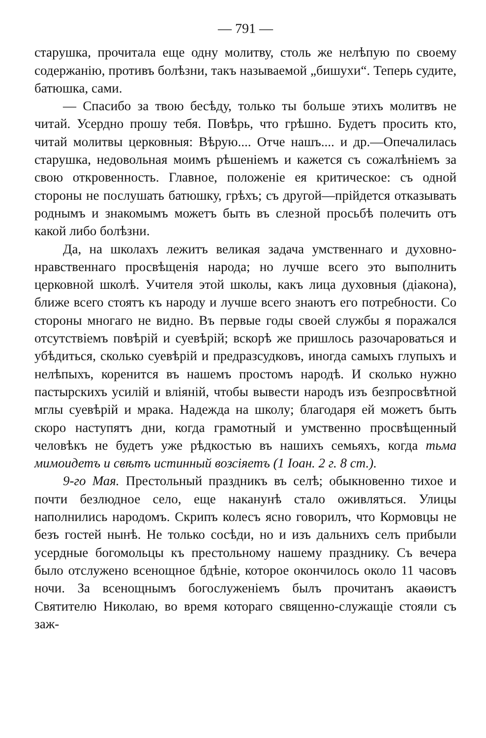— 791 —
старушка, прочитала еще одну молитву, столь же нелѣпую по своему содержанію, противъ болѣзни, такъ называемой „бишухи“. Теперь судите, батюшка, сами.
— Спасибо за твою бесѣду, только ты больше этихъ молитвъ не читай. Усердно прошу тебя. Повѣрь, что грѣшно. Будетъ просить кто, читай молитвы церковныя: Вѣрую.... Отче нашъ.... и др.—Опечалилась старушка, недовольная моимъ рѣшеніемъ и кажется съ сожалѣніемъ за свою откровенность. Главное, положеніе ея критическое: съ одной стороны не послушать батюшку, грѣхъ; съ другой—прійдется отказывать роднымъ и знакомымъ можетъ быть въ слезной просьбѣ полечить отъ какой либо болѣзни.
Да, на школахъ лежитъ великая задача умственнаго и духовно-нравственнаго просвѣщенія народа; но лучше всего это выполнить церковной школѣ. Учителя этой школы, какъ лица духовныя (діакона), ближе всего стоятъ къ народу и лучше всего знаютъ его потребности. Со стороны многаго не видно. Въ первые годы своей службы я поражался отсутствіемъ повѣрій и суевѣрій; вскорѣ же пришлось разочароваться и убѣдиться, сколько суевѣрій и предразсудковъ, иногда самыхъ глупыхъ и нелѣпыхъ, коренится въ нашемъ простомъ народѣ. И сколько нужно пастырскихъ усилій и вліяній, чтобы вывести народъ изъ безпросвѣтной мглы суевѣрій и мрака. Надежда на школу; благодаря ей можетъ быть скоро наступятъ дни, когда грамотный и умственно просвѣщенный человѣкъ не будетъ уже рѣдкостью въ нашихъ семьяхъ, когда тьма мимоидетъ и свѣтъ истинный возсіяетъ (1 Іоан. 2 г. 8 ст.).
9-го Мая. Престольный праздникъ въ селѣ; обыкновенно тихое и почти безлюдное село, еще наканунѣ стало оживляться. Улицы наполнились народомъ. Скрипъ колесъ ясно говорилъ, что Кормовцы не безъ гостей нынѣ. Не только сосѣди, но и изъ дальнихъ селъ прибыли усердные богомольцы къ престольному нашему празднику. Съ вечера было отслужено всенощное бдѣніе, которое окончилось около 11 часовъ ночи. За всенощнымъ богослуженіемъ былъ прочитанъ акаѳистъ Святителю Николаю, во время котораго священно-служащіе стояли съ заж-